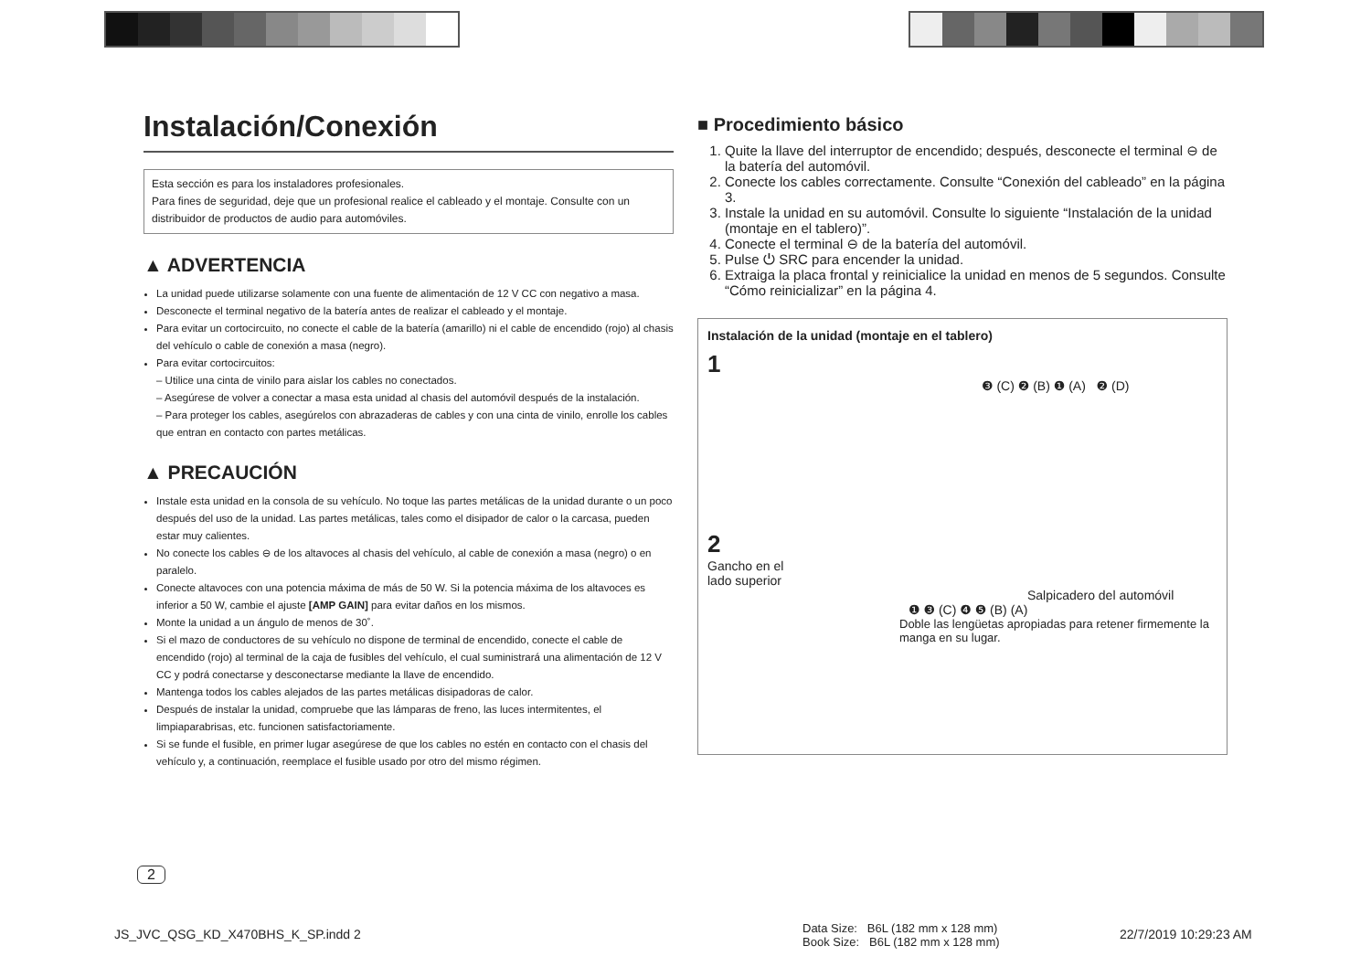Instalación/Conexión
Esta sección es para los instaladores profesionales.
Para fines de seguridad, deje que un profesional realice el cableado y el montaje. Consulte con un distribuidor de productos de audio para automóviles.
▲ ADVERTENCIA
La unidad puede utilizarse solamente con una fuente de alimentación de 12 V CC con negativo a masa.
Desconecte el terminal negativo de la batería antes de realizar el cableado y el montaje.
Para evitar un cortocircuito, no conecte el cable de la batería (amarillo) ni el cable de encendido (rojo) al chasis del vehículo o cable de conexión a masa (negro).
Para evitar cortocircuitos:
– Utilice una cinta de vinilo para aislar los cables no conectados.
– Asegúrese de volver a conectar a masa esta unidad al chasis del automóvil después de la instalación.
– Para proteger los cables, asegúrelos con abrazaderas de cables y con una cinta de vinilo, enrolle los cables que entran en contacto con partes metálicas.
▲ PRECAUCIÓN
Instale esta unidad en la consola de su vehículo. No toque las partes metálicas de la unidad durante o un poco después del uso de la unidad. Las partes metálicas, tales como el disipador de calor o la carcasa, pueden estar muy calientes.
No conecte los cables ⊖ de los altavoces al chasis del vehículo, al cable de conexión a masa (negro) o en paralelo.
Conecte altavoces con una potencia máxima de más de 50 W. Si la potencia máxima de los altavoces es inferior a 50 W, cambie el ajuste [AMP GAIN] para evitar daños en los mismos.
Monte la unidad a un ángulo de menos de 30˚.
Si el mazo de conductores de su vehículo no dispone de terminal de encendido, conecte el cable de encendido (rojo) al terminal de la caja de fusibles del vehículo, el cual suministrará una alimentación de 12 V CC y podrá conectarse y desconectarse mediante la llave de encendido.
Mantenga todos los cables alejados de las partes metálicas disipadoras de calor.
Después de instalar la unidad, compruebe que las lámparas de freno, las luces intermitentes, el limpiaparabrisas, etc. funcionen satisfactoriamente.
Si se funde el fusible, en primer lugar asegúrese de que los cables no estén en contacto con el chasis del vehículo y, a continuación, reemplace el fusible usado por otro del mismo régimen.
■ Procedimiento básico
1. Quite la llave del interruptor de encendido; después, desconecte el terminal ⊖ de la batería del automóvil.
2. Conecte los cables correctamente. Consulte “Conexión del cableado” en la página 3.
3. Instale la unidad en su automóvil. Consulte lo siguiente “Instalación de la unidad (montaje en el tablero)”.
4. Conecte el terminal ⊖ de la batería del automóvil.
5. Pulse ⏻ SRC para encender la unidad.
6. Extraiga la placa frontal y reinicialice la unidad en menos de 5 segundos. Consulte “Cómo reinicializar” en la página 4.
Instalación de la unidad (montaje en el tablero)
1
❸ (C) ❷ (B) ❶ (A) ❷ (D)
2
Gancho en el
lado superior
Salpicadero del automóvil
❶ ❸ (C) ❹ ❺ (B) (A)
Doble las lengüetas apropiadas para retener firmemente la manga en su lugar.
2
JS_JVC_QSG_KD_X470BHS_K_SP.indd 2
Data Size: B6L (182 mm x 128 mm)
Book Size: B6L (182 mm x 128 mm)
22/7/2019 10:29:23 AM